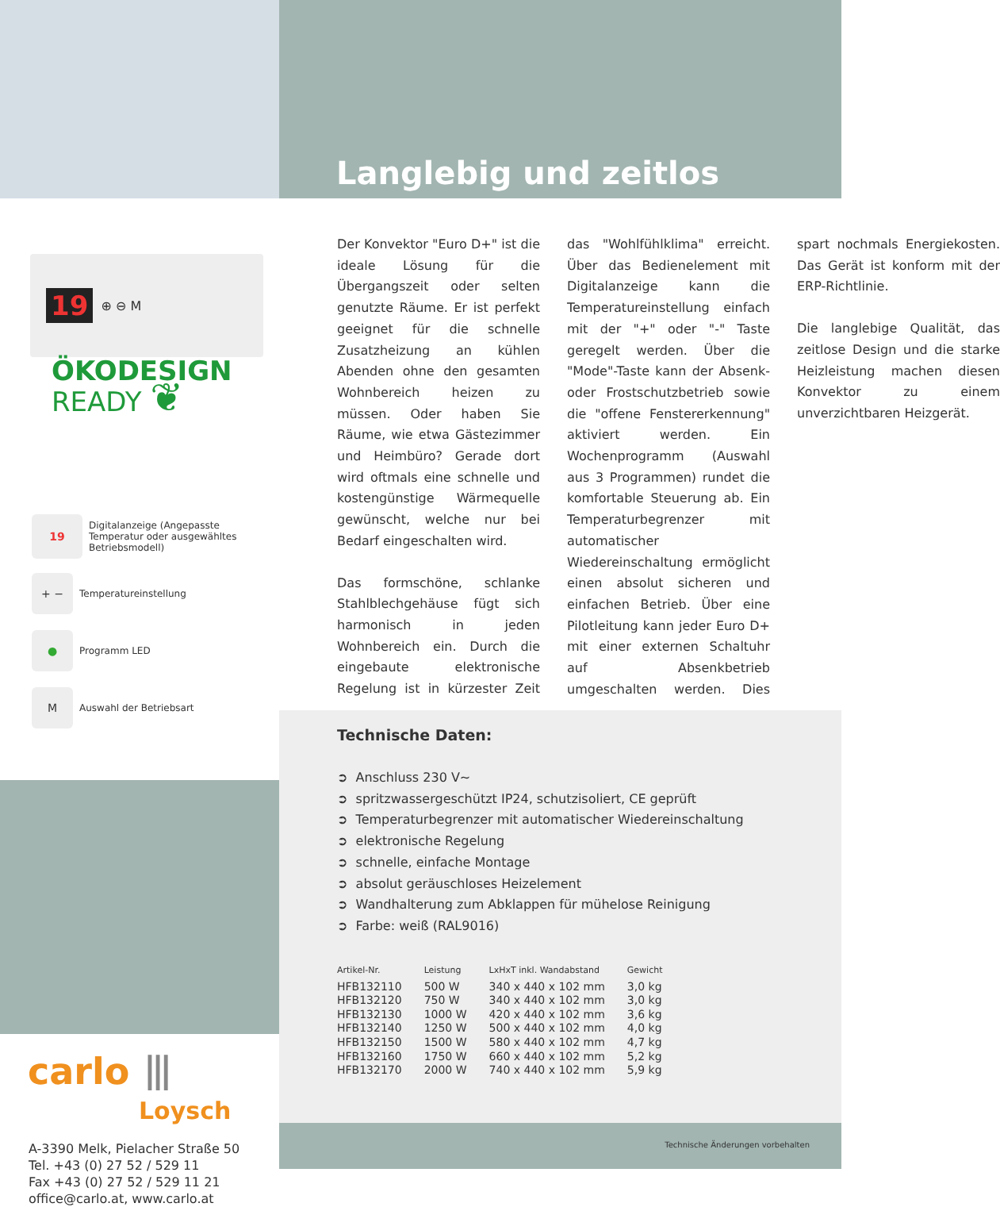19 ⊕ ⊖ M
ÖKODESIGN
READY ❦
19 Digitalanzeige (Angepasste Temperatur oder ausgewähltes Betriebsmodell)
+ − Temperatureinstellung
● Programm LED
M Auswahl der Betriebsart
carlo ⦀
Loysch
A-3390 Melk, Pielacher Straße 50
Tel. +43 (0) 27 52 / 529 11
Fax +43 (0) 27 52 / 529 11 21
office@carlo.at, www.carlo.at
Langlebig und zeitlos
Der Konvektor "Euro D+" ist die ideale Lösung für die Übergangszeit oder selten genutzte Räume. Er ist perfekt geeignet für die schnelle Zusatzheizung an kühlen Abenden ohne den gesamten Wohnbereich heizen zu müssen. Oder haben Sie Räume, wie etwa Gästezimmer und Heimbüro? Gerade dort wird oftmals eine schnelle und kostengünstige Wärmequelle gewünscht, welche nur bei Bedarf eingeschalten wird.
Das formschöne, schlanke Stahlblechgehäuse fügt sich harmonisch in jeden Wohnbereich ein. Durch die eingebaute elektronische Regelung ist in kürzester Zeit das "Wohlfühlklima" erreicht. Über das Bedienelement mit Digitalanzeige kann die Temperatureinstellung einfach mit der "+" oder "-" Taste geregelt werden. Über die "Mode"-Taste kann der Absenk- oder Frostschutzbetrieb sowie die "offene Fenstererkennung" aktiviert werden. Ein Wochenprogramm (Auswahl aus 3 Programmen) rundet die komfortable Steuerung ab. Ein Temperaturbegrenzer mit automatischer Wiedereinschaltung ermöglicht einen absolut sicheren und einfachen Betrieb. Über eine Pilotleitung kann jeder Euro D+ mit einer externen Schaltuhr auf Absenkbetrieb umgeschalten werden. Dies spart nochmals Energiekosten. Das Gerät ist konform mit der ERP-Richtlinie.
Die langlebige Qualität, das zeitlose Design und die starke Heizleistung machen diesen Konvektor zu einem unverzichtbaren Heizgerät.
Technische Daten:
➲ Anschluss 230 V~
➲ spritzwassergeschützt IP24, schutzisoliert, CE geprüft
➲ Temperaturbegrenzer mit automatischer Wiedereinschaltung
➲ elektronische Regelung
➲ schnelle, einfache Montage
➲ absolut geräuschloses Heizelement
➲ Wandhalterung zum Abklappen für mühelose Reinigung
➲ Farbe: weiß (RAL9016)
| Artikel-Nr. | Leistung | LxHxT inkl. Wandabstand | Gewicht |
| --- | --- | --- | --- |
| HFB132110 | 500 W | 340 x 440 x 102 mm | 3,0 kg |
| HFB132120 | 750 W | 340 x 440 x 102 mm | 3,0 kg |
| HFB132130 | 1000 W | 420 x 440 x 102 mm | 3,6 kg |
| HFB132140 | 1250 W | 500 x 440 x 102 mm | 4,0 kg |
| HFB132150 | 1500 W | 580 x 440 x 102 mm | 4,7 kg |
| HFB132160 | 1750 W | 660 x 440 x 102 mm | 5,2 kg |
| HFB132170 | 2000 W | 740 x 440 x 102 mm | 5,9 kg |
Technische Änderungen vorbehalten